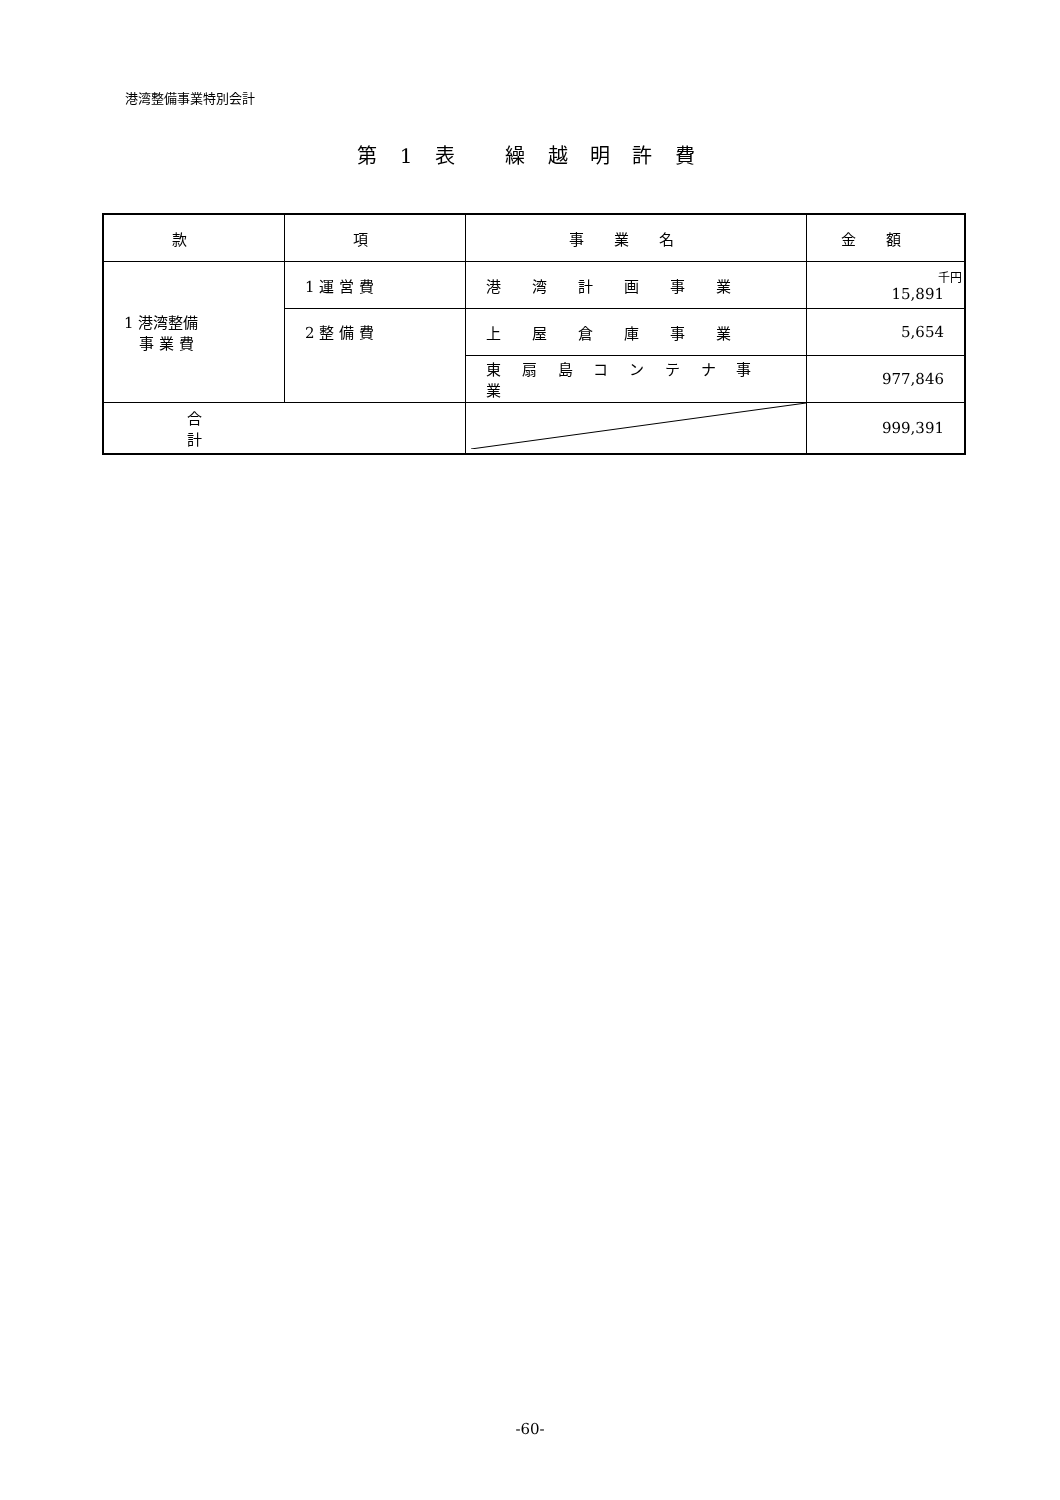港湾整備事業特別会計
第 1 表　 繰 越 明 許 費
| 款 | 項 | 事業名 | 金額 |
| --- | --- | --- | --- |
| 1 港湾整備 事 業 費 | 1 運 営 費 | 港 湾 計 画 事 業 | 千円 15,891 |
| | 2 整 備 費 | 上 屋 倉 庫 事 業 | 5,654 |
| | | 東 扇 島 コ ン テ ナ 事 業 | 977,846 |
| 合計 | | | 999,391 |
-60-